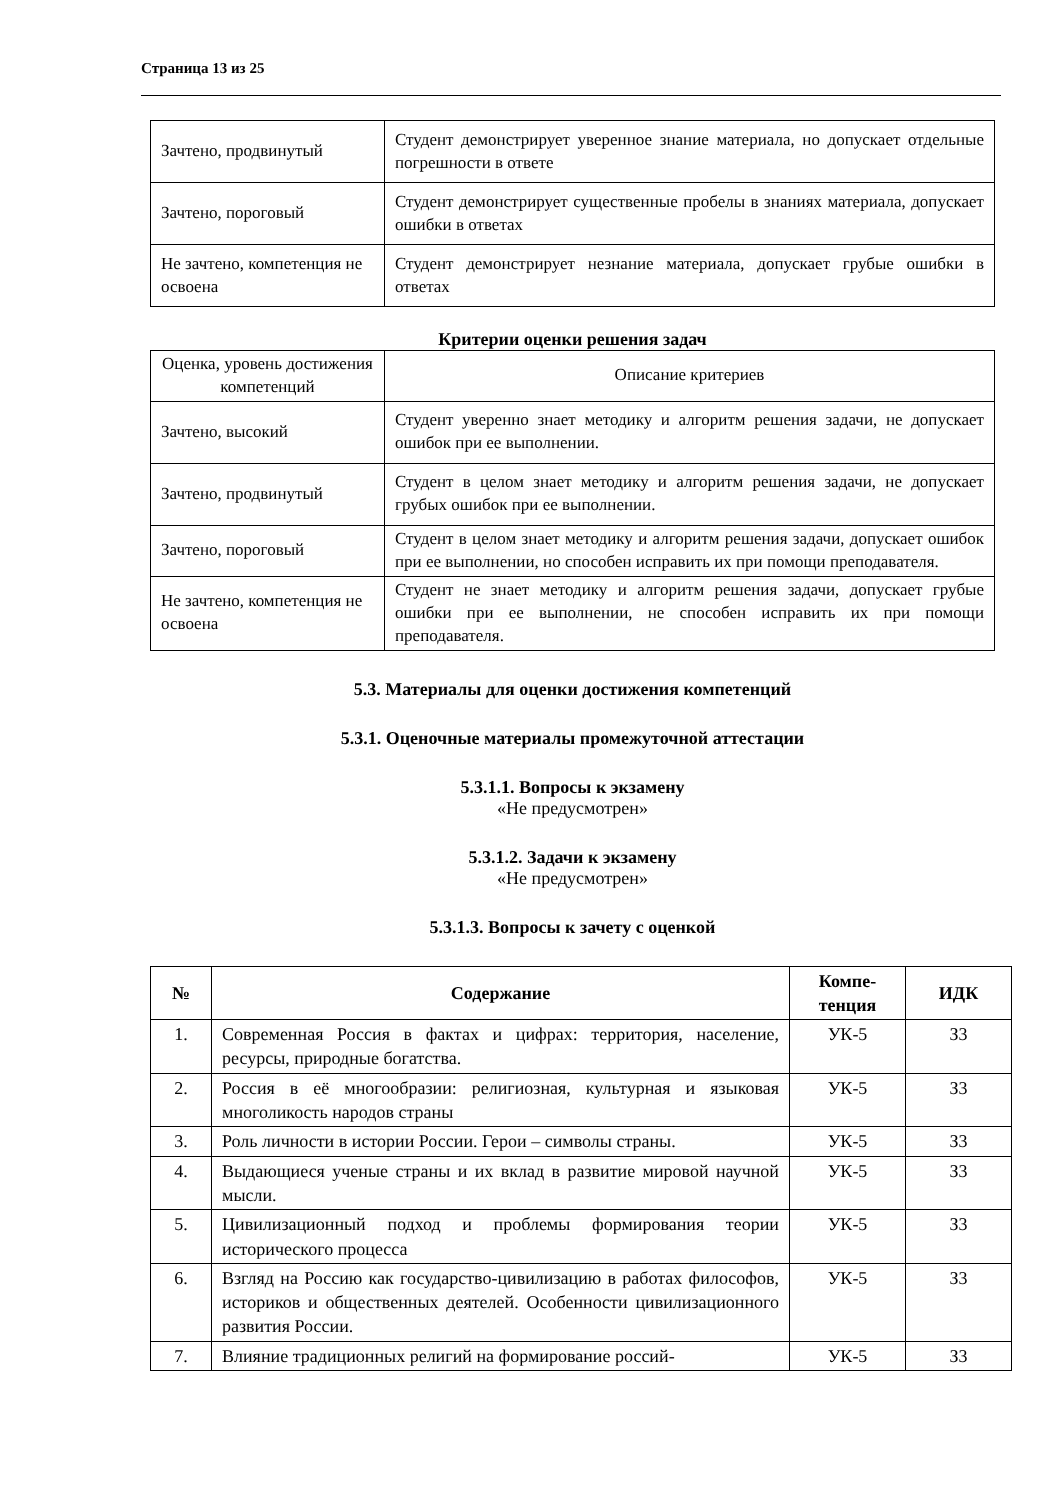Страница 13 из 25
| Зачтено, продвинутый | Студент демонстрирует уверенное знание материала, но допускает отдельные погрешности в ответе |
| Зачтено, пороговый | Студент демонстрирует существенные пробелы в знаниях материала, допускает ошибки в ответах |
| Не зачтено, компетенция не освоена | Студент демонстрирует незнание материала, допускает грубые ошибки в ответах |
Критерии оценки решения задач
| Оценка, уровень достижения компетенций | Описание критериев |
| Зачтено, высокий | Студент уверенно знает методику и алгоритм решения задачи, не допускает ошибок при ее выполнении. |
| Зачтено, продвинутый | Студент в целом знает методику и алгоритм решения задачи, не допускает грубых ошибок при ее выполнении. |
| Зачтено, пороговый | Студент в целом знает методику и алгоритм решения задачи, допускает ошибок при ее выполнении, но способен исправить их при помощи преподавателя. |
| Не зачтено, компетенция не освоена | Студент не знает методику и алгоритм решения задачи, допускает грубые ошибки при ее выполнении, не способен исправить их при помощи преподавателя. |
5.3. Материалы для оценки достижения компетенций
5.3.1. Оценочные материалы промежуточной аттестации
5.3.1.1. Вопросы к экзамену
«Не предусмотрен»
5.3.1.2. Задачи к экзамену
«Не предусмотрен»
5.3.1.3. Вопросы к зачету с оценкой
| № | Содержание | Компе- тенция | ИДК |
| --- | --- | --- | --- |
| 1. | Современная Россия в фактах и цифрах: территория, население, ресурсы, природные богатства. | УК-5 | З3 |
| 2. | Россия в её многообразии: религиозная, культурная и языковая многоликость народов страны | УК-5 | З3 |
| 3. | Роль личности в истории России. Герои – символы страны. | УК-5 | З3 |
| 4. | Выдающиеся ученые страны и их вклад в развитие мировой научной мысли. | УК-5 | З3 |
| 5. | Цивилизационный подход и проблемы формирования теории исторического процесса | УК-5 | З3 |
| 6. | Взгляд на Россию как государство-цивилизацию в работах философов, историков и общественных деятелей. Особенности цивилизационного развития России. | УК-5 | З3 |
| 7. | Влияние традиционных религий на формирование россий- | УК-5 | З3 |